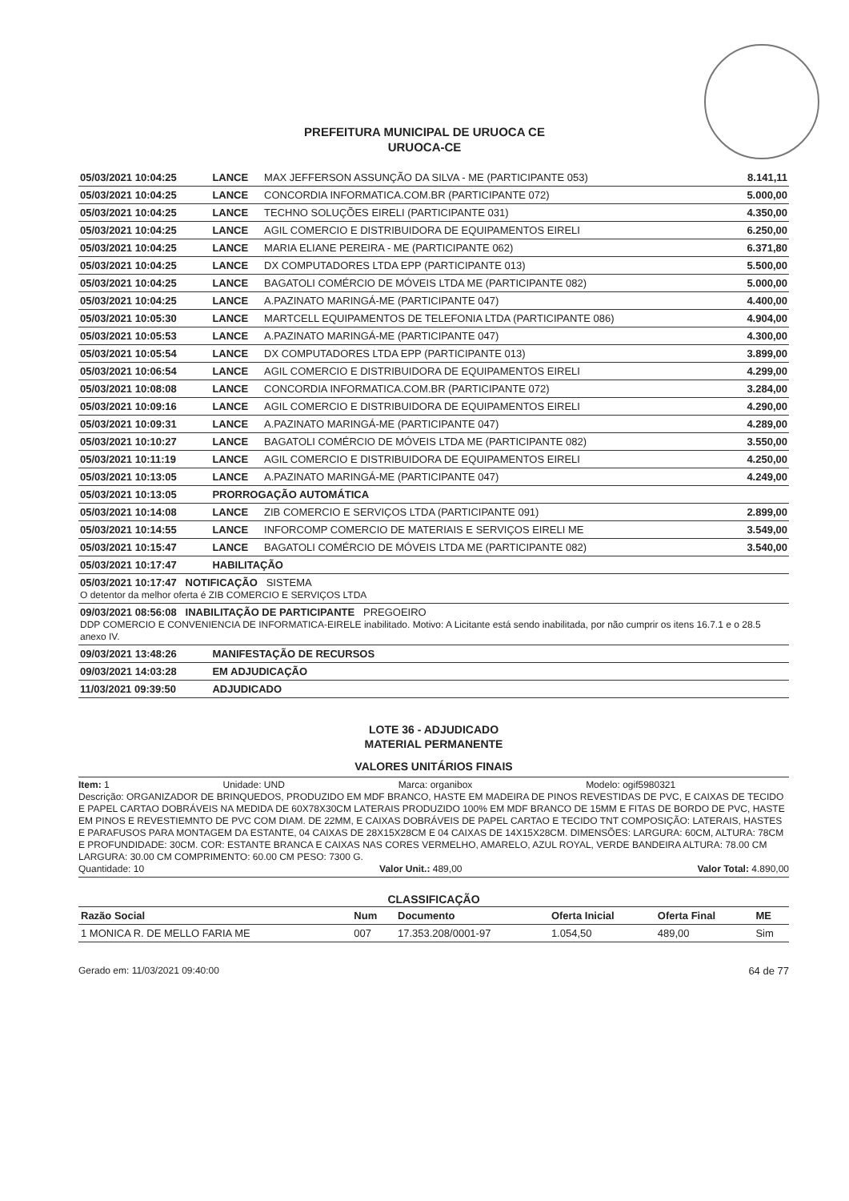PREFEITURA MUNICIPAL DE URUOCA CE
URUOCA-CE
| 05/03/2021 10:04:25 | LANCE | MAX JEFFERSON ASSUNÇÃO DA SILVA - ME (PARTICIPANTE 053) | 8.141,11 |
| 05/03/2021 10:04:25 | LANCE | CONCORDIA INFORMATICA.COM.BR (PARTICIPANTE 072) | 5.000,00 |
| 05/03/2021 10:04:25 | LANCE | TECHNO SOLUÇÕES EIRELI (PARTICIPANTE 031) | 4.350,00 |
| 05/03/2021 10:04:25 | LANCE | AGIL COMERCIO E DISTRIBUIDORA DE EQUIPAMENTOS EIRELI | 6.250,00 |
| 05/03/2021 10:04:25 | LANCE | MARIA ELIANE PEREIRA - ME (PARTICIPANTE 062) | 6.371,80 |
| 05/03/2021 10:04:25 | LANCE | DX COMPUTADORES LTDA EPP (PARTICIPANTE 013) | 5.500,00 |
| 05/03/2021 10:04:25 | LANCE | BAGATOLI COMÉRCIO DE MÓVEIS LTDA ME (PARTICIPANTE 082) | 5.000,00 |
| 05/03/2021 10:04:25 | LANCE | A.PAZINATO MARINGÁ-ME (PARTICIPANTE 047) | 4.400,00 |
| 05/03/2021 10:05:30 | LANCE | MARTCELL EQUIPAMENTOS DE TELEFONIA LTDA (PARTICIPANTE 086) | 4.904,00 |
| 05/03/2021 10:05:53 | LANCE | A.PAZINATO MARINGÁ-ME (PARTICIPANTE 047) | 4.300,00 |
| 05/03/2021 10:05:54 | LANCE | DX COMPUTADORES LTDA EPP (PARTICIPANTE 013) | 3.899,00 |
| 05/03/2021 10:06:54 | LANCE | AGIL COMERCIO E DISTRIBUIDORA DE EQUIPAMENTOS EIRELI | 4.299,00 |
| 05/03/2021 10:08:08 | LANCE | CONCORDIA INFORMATICA.COM.BR (PARTICIPANTE 072) | 3.284,00 |
| 05/03/2021 10:09:16 | LANCE | AGIL COMERCIO E DISTRIBUIDORA DE EQUIPAMENTOS EIRELI | 4.290,00 |
| 05/03/2021 10:09:31 | LANCE | A.PAZINATO MARINGÁ-ME (PARTICIPANTE 047) | 4.289,00 |
| 05/03/2021 10:10:27 | LANCE | BAGATOLI COMÉRCIO DE MÓVEIS LTDA ME (PARTICIPANTE 082) | 3.550,00 |
| 05/03/2021 10:11:19 | LANCE | AGIL COMERCIO E DISTRIBUIDORA DE EQUIPAMENTOS EIRELI | 4.250,00 |
| 05/03/2021 10:13:05 | LANCE | A.PAZINATO MARINGÁ-ME (PARTICIPANTE 047) | 4.249,00 |
| 05/03/2021 10:13:05 | PRORROGAÇÃO AUTOMÁTICA | | |
| 05/03/2021 10:14:08 | LANCE | ZIB COMERCIO E SERVIÇOS LTDA (PARTICIPANTE 091) | 2.899,00 |
| 05/03/2021 10:14:55 | LANCE | INFORCOMP COMERCIO DE MATERIAIS E SERVIÇOS EIRELI ME | 3.549,00 |
| 05/03/2021 10:15:47 | LANCE | BAGATOLI COMÉRCIO DE MÓVEIS LTDA ME (PARTICIPANTE 082) | 3.540,00 |
| 05/03/2021 10:17:47 | HABILITAÇÃO | | |
| 05/03/2021 10:17:47 NOTIFICAÇÃO SISTEMA O detentor da melhor oferta é ZIB COMERCIO E SERVIÇOS LTDA | | | |
| 09/03/2021 08:56:08 INABILITAÇÃO DE PARTICIPANTE PREGOEIRO DDP COMERCIO E CONVENIENCIA DE INFORMATICA-EIRELE inabilitado. Motivo: A Licitante está sendo inabilitada, por não cumprir os itens 16.7.1 e o 28.5 anexo IV. | | | |
| 09/03/2021 13:48:26 | MANIFESTAÇÃO DE RECURSOS | | |
| 09/03/2021 14:03:28 | EM ADJUDICAÇÃO | | |
| 11/03/2021 09:39:50 | ADJUDICADO | | |
LOTE 36 - ADJUDICADO
MATERIAL PERMANENTE
VALORES UNITÁRIOS FINAIS
Item: 1 Unidade: UND Marca: organibox Modelo: ogif5980321
Descrição: ORGANIZADOR DE BRINQUEDOS, PRODUZIDO EM MDF BRANCO, HASTE EM MADEIRA DE PINOS REVESTIDAS DE PVC, E CAIXAS DE TECIDO E PAPEL CARTAO DOBRÁVEIS NA MEDIDA DE 60X78X30CM LATERAIS PRODUZIDO 100% EM MDF BRANCO DE 15MM E FITAS DE BORDO DE PVC, HASTE EM PINOS E REVESTIEMNTO DE PVC COM DIAM. DE 22MM, E CAIXAS DOBRÁVEIS DE PAPEL CARTAO E TECIDO TNT COMPOSIÇÃO: LATERAIS, HASTES E PARAFUSOS PARA MONTAGEM DA ESTANTE, 04 CAIXAS DE 28X15X28CM E 04 CAIXAS DE 14X15X28CM. DIMENSÕES: LARGURA: 60CM, ALTURA: 78CM E PROFUNDIDADE: 30CM. COR: ESTANTE BRANCA E CAIXAS NAS CORES VERMELHO, AMARELO, AZUL ROYAL, VERDE BANDEIRA ALTURA: 78.00 CM LARGURA: 30.00 CM COMPRIMENTO: 60.00 CM PESO: 7300 G.
Quantidade: 10 Valor Unit.: 489,00 Valor Total: 4.890,00
CLASSIFICAÇÃO
| Razão Social | Num | Documento | Oferta Inicial | Oferta Final | ME |
| --- | --- | --- | --- | --- | --- |
| 1 MONICA R. DE MELLO FARIA ME | 007 | 17.353.208/0001-97 | 1.054,50 | 489,00 | Sim |
Gerado em: 11/03/2021 09:40:00 64 de 77